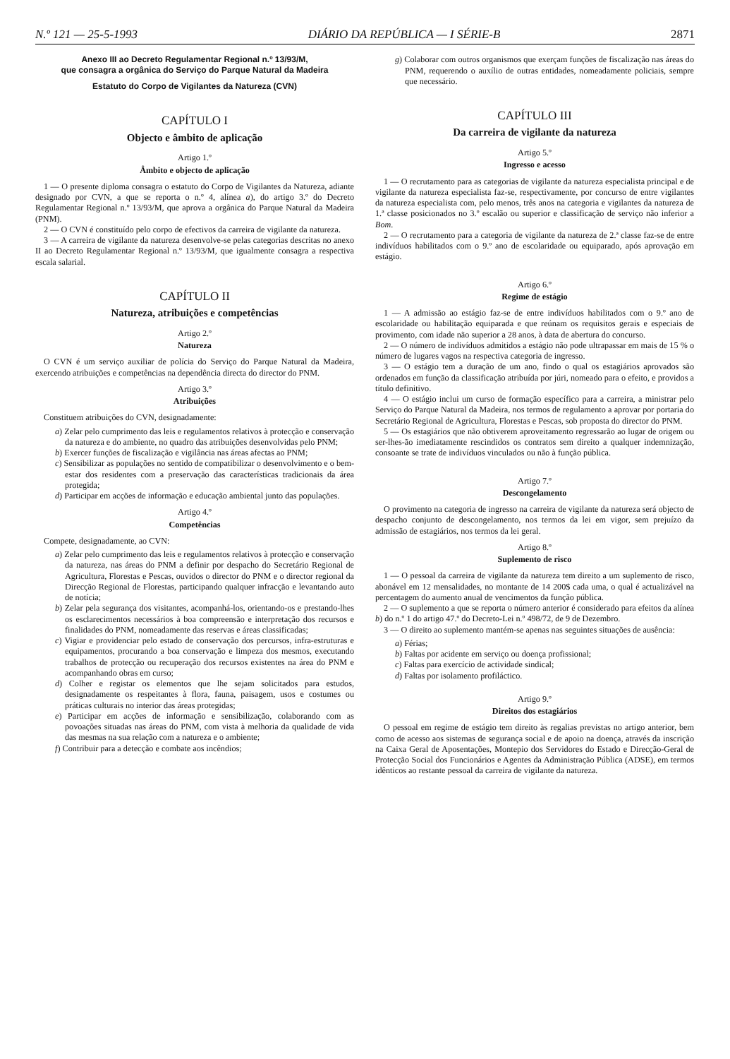N.º 121 — 25-5-1993 DIÁRIO DA REPÚBLICA — I SÉRIE-B 2871
Anexo III ao Decreto Regulamentar Regional n.º 13/93/M,
que consagra a orgânica do Serviço do Parque Natural da Madeira
Estatuto do Corpo de Vigilantes da Natureza (CVN)
CAPÍTULO I
Objecto e âmbito de aplicação
Artigo 1.º
Âmbito e objecto de aplicação
1 — O presente diploma consagra o estatuto do Corpo de Vigilantes da Natureza, adiante designado por CVN, a que se reporta o n.º 4, alínea a), do artigo 3.º do Decreto Regulamentar Regional n.º 13/93/M, que aprova a orgânica do Parque Natural da Madeira (PNM).
2 — O CVN é constituído pelo corpo de efectivos da carreira de vigilante da natureza.
3 — A carreira de vigilante da natureza desenvolve-se pelas categorias descritas no anexo II ao Decreto Regulamentar Regional n.º 13/93/M, que igualmente consagra a respectiva escala salarial.
CAPÍTULO II
Natureza, atribuições e competências
Artigo 2.º
Natureza
O CVN é um serviço auxiliar de polícia do Serviço do Parque Natural da Madeira, exercendo atribuições e competências na dependência directa do director do PNM.
Artigo 3.º
Atribuições
Constituem atribuições do CVN, designadamente:
a) Zelar pelo cumprimento das leis e regulamentos relativos à protecção e conservação da natureza e do ambiente, no quadro das atribuições desenvolvidas pelo PNM;
b) Exercer funções de fiscalização e vigilância nas áreas afectas ao PNM;
c) Sensibilizar as populações no sentido de compatibilizar o desenvolvimento e o bem-estar dos residentes com a preservação das características tradicionais da área protegida;
d) Participar em acções de informação e educação ambiental junto das populações.
Artigo 4.º
Competências
Compete, designadamente, ao CVN:
a) Zelar pelo cumprimento das leis e regulamentos relativos à protecção e conservação da natureza, nas áreas do PNM a definir por despacho do Secretário Regional de Agricultura, Florestas e Pescas, ouvidos o director do PNM e o director regional da Direcção Regional de Florestas, participando qualquer infracção e levantando auto de notícia;
b) Zelar pela segurança dos visitantes, acompanhá-los, orientando-os e prestando-lhes os esclarecimentos necessários à boa compreensão e interpretação dos recursos e finalidades do PNM, nomeadamente das reservas e áreas classificadas;
c) Vigiar e providenciar pelo estado de conservação dos percursos, infra-estruturas e equipamentos, procurando a boa conservação e limpeza dos mesmos, executando trabalhos de protecção ou recuperação dos recursos existentes na área do PNM e acompanhando obras em curso;
d) Colher e registar os elementos que lhe sejam solicitados para estudos, designadamente os respeitantes à flora, fauna, paisagem, usos e costumes ou práticas culturais no interior das áreas protegidas;
e) Participar em acções de informação e sensibilização, colaborando com as povoações situadas nas áreas do PNM, com vista à melhoria da qualidade de vida das mesmas na sua relação com a natureza e o ambiente;
f) Contribuir para a detecção e combate aos incêndios;
g) Colaborar com outros organismos que exerçam funções de fiscalização nas áreas do PNM, requerendo o auxílio de outras entidades, nomeadamente policiais, sempre que necessário.
CAPÍTULO III
Da carreira de vigilante da natureza
Artigo 5.º
Ingresso e acesso
1 — O recrutamento para as categorias de vigilante da natureza especialista principal e de vigilante da natureza especialista faz-se, respectivamente, por concurso de entre vigilantes da natureza especialista com, pelo menos, três anos na categoria e vigilantes da natureza de 1.ª classe posicionados no 3.º escalão ou superior e classificação de serviço não inferior a Bom.
2 — O recrutamento para a categoria de vigilante da natureza de 2.ª classe faz-se de entre indivíduos habilitados com o 9.º ano de escolaridade ou equiparado, após aprovação em estágio.
Artigo 6.º
Regime de estágio
1 — A admissão ao estágio faz-se de entre indivíduos habilitados com o 9.º ano de escolaridade ou habilitação equiparada e que reúnam os requisitos gerais e especiais de provimento, com idade não superior a 28 anos, à data de abertura do concurso.
2 — O número de indivíduos admitidos a estágio não pode ultrapassar em mais de 15 % o número de lugares vagos na respectiva categoria de ingresso.
3 — O estágio tem a duração de um ano, findo o qual os estagiários aprovados são ordenados em função da classificação atribuída por júri, nomeado para o efeito, e providos a título definitivo.
4 — O estágio inclui um curso de formação específico para a carreira, a ministrar pelo Serviço do Parque Natural da Madeira, nos termos de regulamento a aprovar por portaria do Secretário Regional de Agricultura, Florestas e Pescas, sob proposta do director do PNM.
5 — Os estagiários que não obtiverem aproveitamento regressarão ao lugar de origem ou ser-lhes-ão imediatamente rescindidos os contratos sem direito a qualquer indemnização, consoante se trate de indivíduos vinculados ou não à função pública.
Artigo 7.º
Descongelamento
O provimento na categoria de ingresso na carreira de vigilante da natureza será objecto de despacho conjunto de descongelamento, nos termos da lei em vigor, sem prejuízo da admissão de estagiários, nos termos da lei geral.
Artigo 8.º
Suplemento de risco
1 — O pessoal da carreira de vigilante da natureza tem direito a um suplemento de risco, abonável em 12 mensalidades, no montante de 14 200$ cada uma, o qual é actualizável na percentagem do aumento anual de vencimentos da função pública.
2 — O suplemento a que se reporta o número anterior é considerado para efeitos da alínea b) do n.º 1 do artigo 47.º do Decreto-Lei n.º 498/72, de 9 de Dezembro.
3 — O direito ao suplemento mantém-se apenas nas seguintes situações de ausência:
a) Férias;
b) Faltas por acidente em serviço ou doença profissional;
c) Faltas para exercício de actividade sindical;
d) Faltas por isolamento profiláctico.
Artigo 9.º
Direitos dos estagiários
O pessoal em regime de estágio tem direito às regalias previstas no artigo anterior, bem como de acesso aos sistemas de segurança social e de apoio na doença, através da inscrição na Caixa Geral de Aposentações, Montepio dos Servidores do Estado e Direcção-Geral de Protecção Social dos Funcionários e Agentes da Administração Pública (ADSE), em termos idênticos ao restante pessoal da carreira de vigilante da natureza.